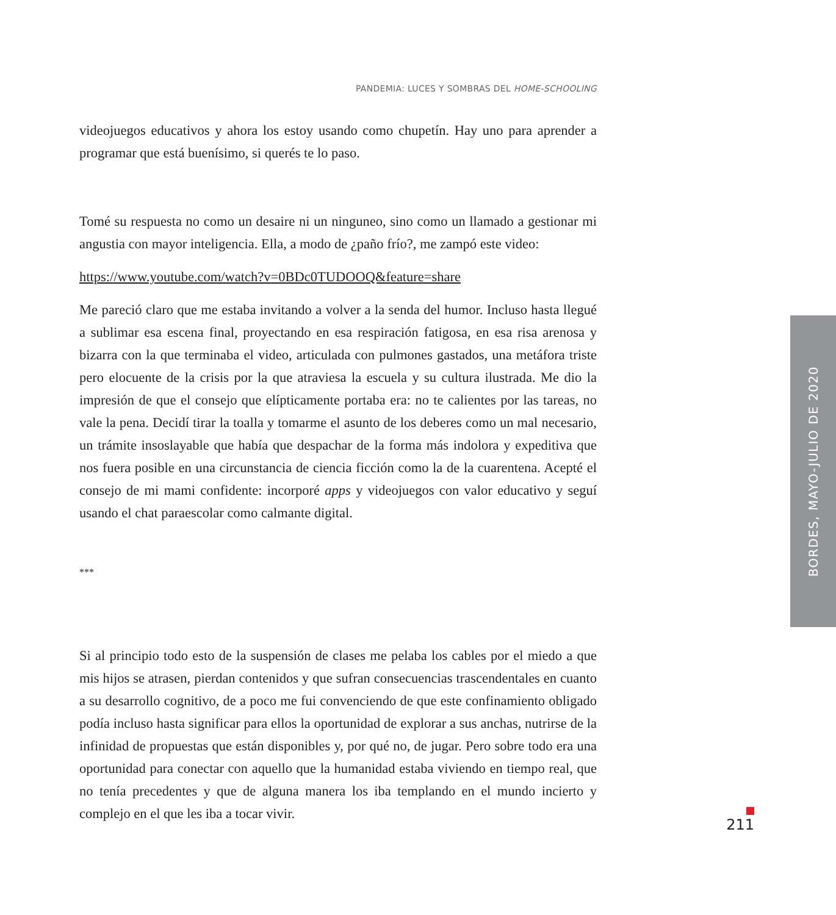PANDEMIA: LUCES Y SOMBRAS DEL HOME-SCHOOLING
videojuegos educativos y ahora los estoy usando como chupetín. Hay uno para aprender a programar que está buenísimo, si querés te lo paso.
Tomé su respuesta no como un desaire ni un ninguneo, sino como un llamado a gestionar mi angustia con mayor inteligencia. Ella, a modo de ¿paño frío?, me zampó este video:
https://www.youtube.com/watch?v=0BDc0TUDOOQ&feature=share
Me pareció claro que me estaba invitando a volver a la senda del humor. Incluso hasta llegué a sublimar esa escena final, proyectando en esa respiración fatigosa, en esa risa arenosa y bizarra con la que terminaba el video, articulada con pulmones gastados, una metáfora triste pero elocuente de la crisis por la que atraviesa la escuela y su cultura ilustrada. Me dio la impresión de que el consejo que elípticamente portaba era: no te calientes por las tareas, no vale la pena. Decidí tirar la toalla y tomarme el asunto de los deberes como un mal necesario, un trámite insoslayable que había que despachar de la forma más indolora y expeditiva que nos fuera posible en una circunstancia de ciencia ficción como la de la cuarentena. Acepté el consejo de mi mami confidente: incorporé apps y videojuegos con valor educativo y seguí usando el chat paraescolar como calmante digital.
***
Si al principio todo esto de la suspensión de clases me pelaba los cables por el miedo a que mis hijos se atrasen, pierdan contenidos y que sufran consecuencias trascendentales en cuanto a su desarrollo cognitivo, de a poco me fui convenciendo de que este confinamiento obligado podía incluso hasta significar para ellos la oportunidad de explorar a sus anchas, nutrirse de la infinidad de propuestas que están disponibles y, por qué no, de jugar. Pero sobre todo era una oportunidad para conectar con aquello que la humanidad estaba viviendo en tiempo real, que no tenía precedentes y que de alguna manera los iba templando en el mundo incierto y complejo en el que les iba a tocar vivir.
BORDES, MAYO-JULIO DE 2020
211